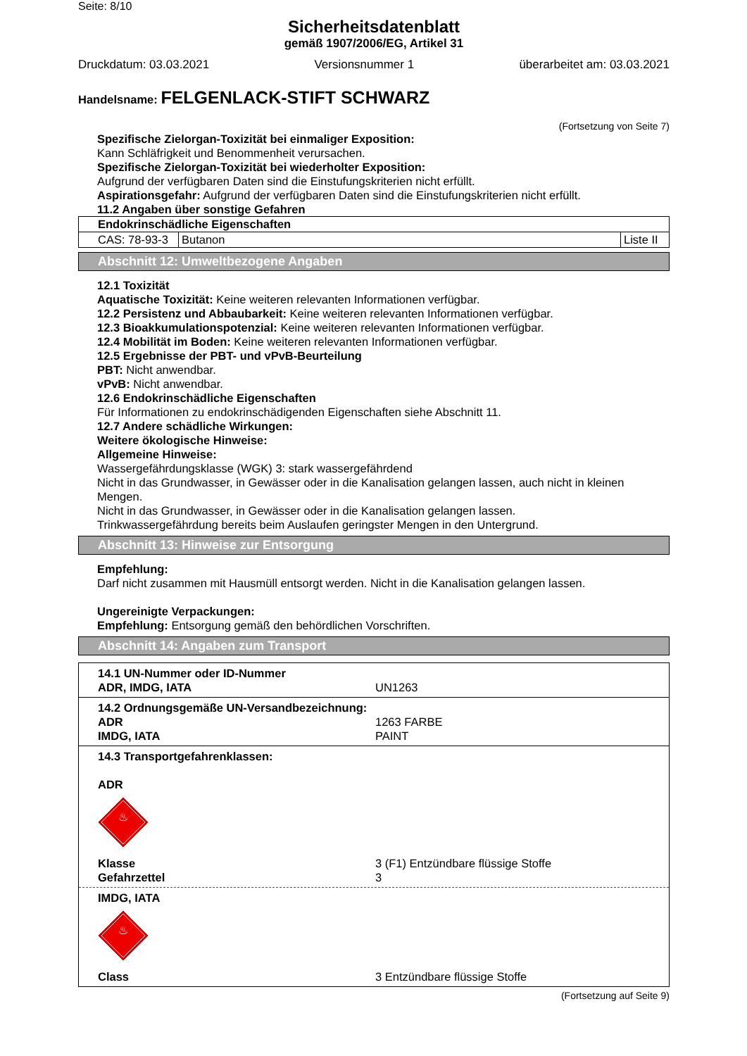Seite: 8/10
Sicherheitsdatenblatt
gemäß 1907/2006/EG, Artikel 31
Druckdatum: 03.03.2021 Versionsnummer 1 überarbeitet am: 03.03.2021
Handelsname: FELGENLACK-STIFT SCHWARZ
(Fortsetzung von Seite 7)
Spezifische Zielorgan-Toxizität bei einmaliger Exposition:
Kann Schläfrigkeit und Benommenheit verursachen.
Spezifische Zielorgan-Toxizität bei wiederholter Exposition:
Aufgrund der verfügbaren Daten sind die Einstufungskriterien nicht erfüllt.
Aspirationsgefahr: Aufgrund der verfügbaren Daten sind die Einstufungskriterien nicht erfüllt.
11.2 Angaben über sonstige Gefahren
| Endokrinschädliche Eigenschaften | | |
| CAS: 78-93-3 | Butanon | Liste II |
Abschnitt 12: Umweltbezogene Angaben
12.1 Toxizität
Aquatische Toxizität: Keine weiteren relevanten Informationen verfügbar.
12.2 Persistenz und Abbaubarkeit: Keine weiteren relevanten Informationen verfügbar.
12.3 Bioakkumulationspotenzial: Keine weiteren relevanten Informationen verfügbar.
12.4 Mobilität im Boden: Keine weiteren relevanten Informationen verfügbar.
12.5 Ergebnisse der PBT- und vPvB-Beurteilung
PBT: Nicht anwendbar.
vPvB: Nicht anwendbar.
12.6 Endokrinschädliche Eigenschaften
Für Informationen zu endokrinschädigenden Eigenschaften siehe Abschnitt 11.
12.7 Andere schädliche Wirkungen:
Weitere ökologische Hinweise:
Allgemeine Hinweise:
Wassergefährdungsklasse (WGK) 3: stark wassergefährdend
Nicht in das Grundwasser, in Gewässer oder in die Kanalisation gelangen lassen, auch nicht in kleinen Mengen.
Nicht in das Grundwasser, in Gewässer oder in die Kanalisation gelangen lassen.
Trinkwassergefährdung bereits beim Auslaufen geringster Mengen in den Untergrund.
Abschnitt 13: Hinweise zur Entsorgung
Empfehlung:
Darf nicht zusammen mit Hausmüll entsorgt werden. Nicht in die Kanalisation gelangen lassen.
Ungereinigte Verpackungen:
Empfehlung: Entsorgung gemäß den behördlichen Vorschriften.
Abschnitt 14: Angaben zum Transport
14.1 UN-Nummer oder ID-Nummer
ADR, IMDG, IATA UN1263
14.2 Ordnungsgemäße UN-Versandbezeichnung:
ADR 1263 FARBE
IMDG, IATA PAINT
14.3 Transportgefahrenklassen:
ADR
♨
Klasse 3 (F1) Entzündbare flüssige Stoffe
Gefahrzettel 3
IMDG, IATA
♨
Class 3 Entzündbare flüssige Stoffe
(Fortsetzung auf Seite 9)